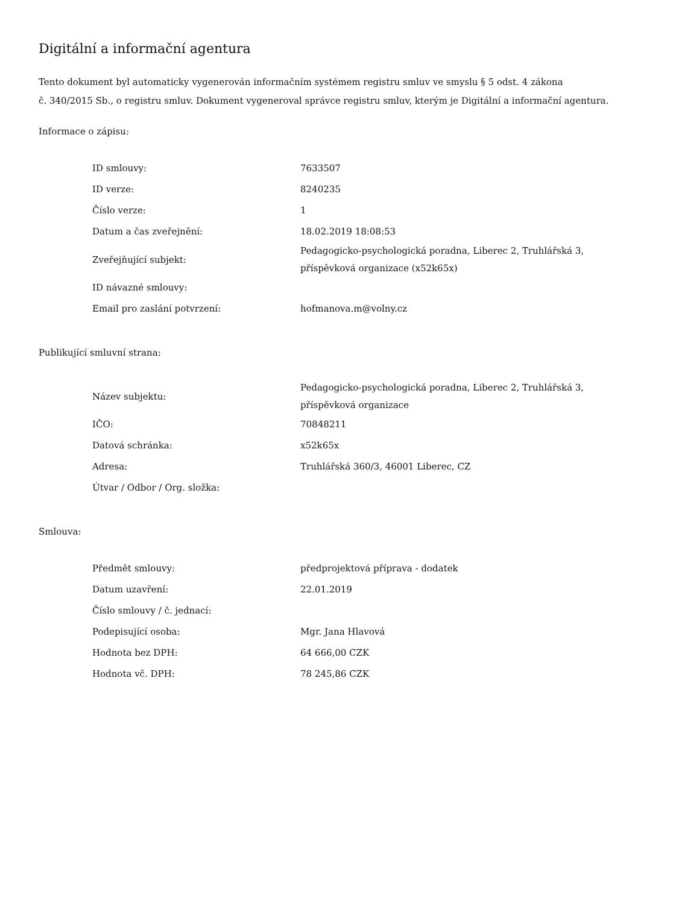Digitální a informační agentura
Tento dokument byl automaticky vygenerován informačním systémem registru smluv ve smyslu § 5 odst. 4 zákona
č. 340/2015 Sb., o registru smluv. Dokument vygeneroval správce registru smluv, kterým je Digitální a informační agentura.
Informace o zápisu:
| ID smlouvy: | 7633507 |
| ID verze: | 8240235 |
| Číslo verze: | 1 |
| Datum a čas zveřejnění: | 18.02.2019 18:08:53 |
| Zveřejňující subjekt: | Pedagogicko-psychologická poradna, Liberec 2, Truhlářská 3, příspěvková organizace (x52k65x) |
| ID návazné smlouvy: | |
| Email pro zaslání potvrzení: | hofmanova.m@volny.cz |
Publikující smluvní strana:
| Název subjektu: | Pedagogicko-psychologická poradna, Liberec 2, Truhlářská 3, příspěvková organizace |
| IČO: | 70848211 |
| Datová schránka: | x52k65x |
| Adresa: | Truhlářská 360/3, 46001 Liberec, CZ |
| Útvar / Odbor / Org. složka: | |
Smlouva:
| Předmět smlouvy: | předprojektová příprava - dodatek |
| Datum uzavření: | 22.01.2019 |
| Číslo smlouvy / č. jednací: | |
| Podepisující osoba: | Mgr. Jana Hlavová |
| Hodnota bez DPH: | 64 666,00 CZK |
| Hodnota vč. DPH: | 78 245,86 CZK |